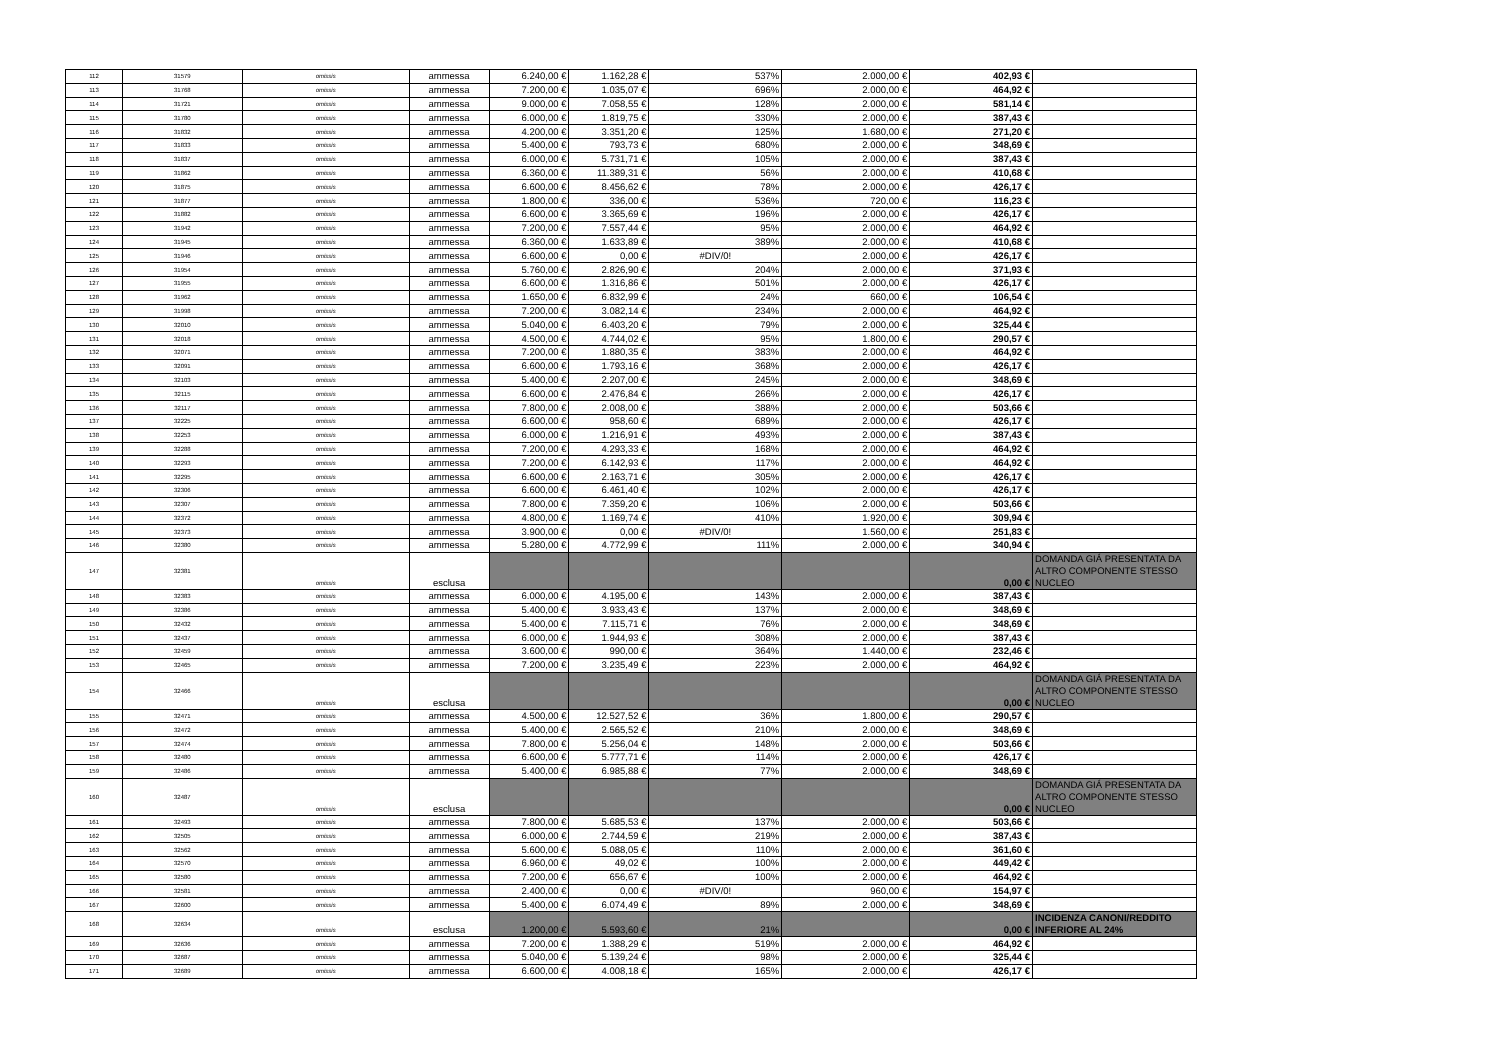| 112 | 31579 | omissis | ammessa | 6.240,00 € | 1.162,28 € | 537% | 2.000,00 € | 402,93 € | |
| 113 | 31768 | omissis | ammessa | 7.200,00 € | 1.035,07 € | 696% | 2.000,00 € | 464,92 € | |
| 114 | 31721 | omissis | ammessa | 9.000,00 € | 7.058,55 € | 128% | 2.000,00 € | 581,14 € | |
| 115 | 31780 | omissis | ammessa | 6.000,00 € | 1.819,75 € | 330% | 2.000,00 € | 387,43 € | |
| 116 | 31832 | omissis | ammessa | 4.200,00 € | 3.351,20 € | 125% | 1.680,00 € | 271,20 € | |
| 117 | 31833 | omissis | ammessa | 5.400,00 € | 793,73 € | 680% | 2.000,00 € | 348,69 € | |
| 118 | 31837 | omissis | ammessa | 6.000,00 € | 5.731,71 € | 105% | 2.000,00 € | 387,43 € | |
| 119 | 31862 | omissis | ammessa | 6.360,00 € | 11.389,31 € | 56% | 2.000,00 € | 410,68 € | |
| 120 | 31875 | omissis | ammessa | 6.600,00 € | 8.456,62 € | 78% | 2.000,00 € | 426,17 € | |
| 121 | 31877 | omissis | ammessa | 1.800,00 € | 336,00 € | 536% | 720,00 € | 116,23 € | |
| 122 | 31882 | omissis | ammessa | 6.600,00 € | 3.365,69 € | 196% | 2.000,00 € | 426,17 € | |
| 123 | 31942 | omissis | ammessa | 7.200,00 € | 7.557,44 € | 95% | 2.000,00 € | 464,92 € | |
| 124 | 31945 | omissis | ammessa | 6.360,00 € | 1.633,89 € | 389% | 2.000,00 € | 410,68 € | |
| 125 | 31946 | omissis | ammessa | 6.600,00 € | 0,00 € | #DIV/0! | 2.000,00 € | 426,17 € | |
| 126 | 31954 | omissis | ammessa | 5.760,00 € | 2.826,90 € | 204% | 2.000,00 € | 371,93 € | |
| 127 | 31955 | omissis | ammessa | 6.600,00 € | 1.316,86 € | 501% | 2.000,00 € | 426,17 € | |
| 128 | 31962 | omissis | ammessa | 1.650,00 € | 6.832,99 € | 24% | 660,00 € | 106,54 € | |
| 129 | 31998 | omissis | ammessa | 7.200,00 € | 3.082,14 € | 234% | 2.000,00 € | 464,92 € | |
| 130 | 32010 | omissis | ammessa | 5.040,00 € | 6.403,20 € | 79% | 2.000,00 € | 325,44 € | |
| 131 | 32018 | omissis | ammessa | 4.500,00 € | 4.744,02 € | 95% | 1.800,00 € | 290,57 € | |
| 132 | 32071 | omissis | ammessa | 7.200,00 € | 1.880,35 € | 383% | 2.000,00 € | 464,92 € | |
| 133 | 32091 | omissis | ammessa | 6.600,00 € | 1.793,16 € | 368% | 2.000,00 € | 426,17 € | |
| 134 | 32103 | omissis | ammessa | 5.400,00 € | 2.207,00 € | 245% | 2.000,00 € | 348,69 € | |
| 135 | 32115 | omissis | ammessa | 6.600,00 € | 2.476,84 € | 266% | 2.000,00 € | 426,17 € | |
| 136 | 32117 | omissis | ammessa | 7.800,00 € | 2.008,00 € | 388% | 2.000,00 € | 503,66 € | |
| 137 | 32225 | omissis | ammessa | 6.600,00 € | 958,60 € | 689% | 2.000,00 € | 426,17 € | |
| 138 | 32253 | omissis | ammessa | 6.000,00 € | 1.216,91 € | 493% | 2.000,00 € | 387,43 € | |
| 139 | 32288 | omissis | ammessa | 7.200,00 € | 4.293,33 € | 168% | 2.000,00 € | 464,92 € | |
| 140 | 32293 | omissis | ammessa | 7.200,00 € | 6.142,93 € | 117% | 2.000,00 € | 464,92 € | |
| 141 | 32295 | omissis | ammessa | 6.600,00 € | 2.163,71 € | 305% | 2.000,00 € | 426,17 € | |
| 142 | 32306 | omissis | ammessa | 6.600,00 € | 6.461,40 € | 102% | 2.000,00 € | 426,17 € | |
| 143 | 32307 | omissis | ammessa | 7.800,00 € | 7.359,20 € | 106% | 2.000,00 € | 503,66 € | |
| 144 | 32372 | omissis | ammessa | 4.800,00 € | 1.169,74 € | 410% | 1.920,00 € | 309,94 € | |
| 145 | 32373 | omissis | ammessa | 3.900,00 € | 0,00 € | #DIV/0! | 1.560,00 € | 251,83 € | |
| 146 | 32380 | omissis | ammessa | 5.280,00 € | 4.772,99 € | 111% | 2.000,00 € | 340,94 € | |
| 147 | 32381 | omissis | esclusa | | | | | 0,00 € | DOMANDA GIÁ PRESENTATA DA ALTRO COMPONENTE STESSO NUCLEO |
| 148 | 32383 | omissis | ammessa | 6.000,00 € | 4.195,00 € | 143% | 2.000,00 € | 387,43 € | |
| 149 | 32386 | omissis | ammessa | 5.400,00 € | 3.933,43 € | 137% | 2.000,00 € | 348,69 € | |
| 150 | 32432 | omissis | ammessa | 5.400,00 € | 7.115,71 € | 76% | 2.000,00 € | 348,69 € | |
| 151 | 32437 | omissis | ammessa | 6.000,00 € | 1.944,93 € | 308% | 2.000,00 € | 387,43 € | |
| 152 | 32459 | omissis | ammessa | 3.600,00 € | 990,00 € | 364% | 1.440,00 € | 232,46 € | |
| 153 | 32465 | omissis | ammessa | 7.200,00 € | 3.235,49 € | 223% | 2.000,00 € | 464,92 € | |
| 154 | 32466 | omissis | esclusa | | | | | 0,00 € | DOMANDA GIÁ PRESENTATA DA ALTRO COMPONENTE STESSO NUCLEO |
| 155 | 32471 | omissis | ammessa | 4.500,00 € | 12.527,52 € | 36% | 1.800,00 € | 290,57 € | |
| 156 | 32472 | omissis | ammessa | 5.400,00 € | 2.565,52 € | 210% | 2.000,00 € | 348,69 € | |
| 157 | 32474 | omissis | ammessa | 7.800,00 € | 5.256,04 € | 148% | 2.000,00 € | 503,66 € | |
| 158 | 32480 | omissis | ammessa | 6.600,00 € | 5.777,71 € | 114% | 2.000,00 € | 426,17 € | |
| 159 | 32486 | omissis | ammessa | 5.400,00 € | 6.985,88 € | 77% | 2.000,00 € | 348,69 € | |
| 160 | 32487 | omissis | esclusa | | | | | 0,00 € | DOMANDA GIÁ PRESENTATA DA ALTRO COMPONENTE STESSO NUCLEO |
| 161 | 32493 | omissis | ammessa | 7.800,00 € | 5.685,53 € | 137% | 2.000,00 € | 503,66 € | |
| 162 | 32505 | omissis | ammessa | 6.000,00 € | 2.744,59 € | 219% | 2.000,00 € | 387,43 € | |
| 163 | 32562 | omissis | ammessa | 5.600,00 € | 5.088,05 € | 110% | 2.000,00 € | 361,60 € | |
| 164 | 32570 | omissis | ammessa | 6.960,00 € | 49,02 € | 100% | 2.000,00 € | 449,42 € | |
| 165 | 32580 | omissis | ammessa | 7.200,00 € | 656,67 € | 100% | 2.000,00 € | 464,92 € | |
| 166 | 32581 | omissis | ammessa | 2.400,00 € | 0,00 € | #DIV/0! | 960,00 € | 154,97 € | |
| 167 | 32600 | omissis | ammessa | 5.400,00 € | 6.074,49 € | 89% | 2.000,00 € | 348,69 € | |
| 168 | 32634 | omissis | esclusa | 1.200,00 € | 5.593,60 € | 21% | | 0,00 € | INCIDENZA CANONI/REDDITO INFERIORE AL 24% |
| 169 | 32636 | omissis | ammessa | 7.200,00 € | 1.388,29 € | 519% | 2.000,00 € | 464,92 € | |
| 170 | 32687 | omissis | ammessa | 5.040,00 € | 5.139,24 € | 98% | 2.000,00 € | 325,44 € | |
| 171 | 32689 | omissis | ammessa | 6.600,00 € | 4.008,18 € | 165% | 2.000,00 € | 426,17 € | |